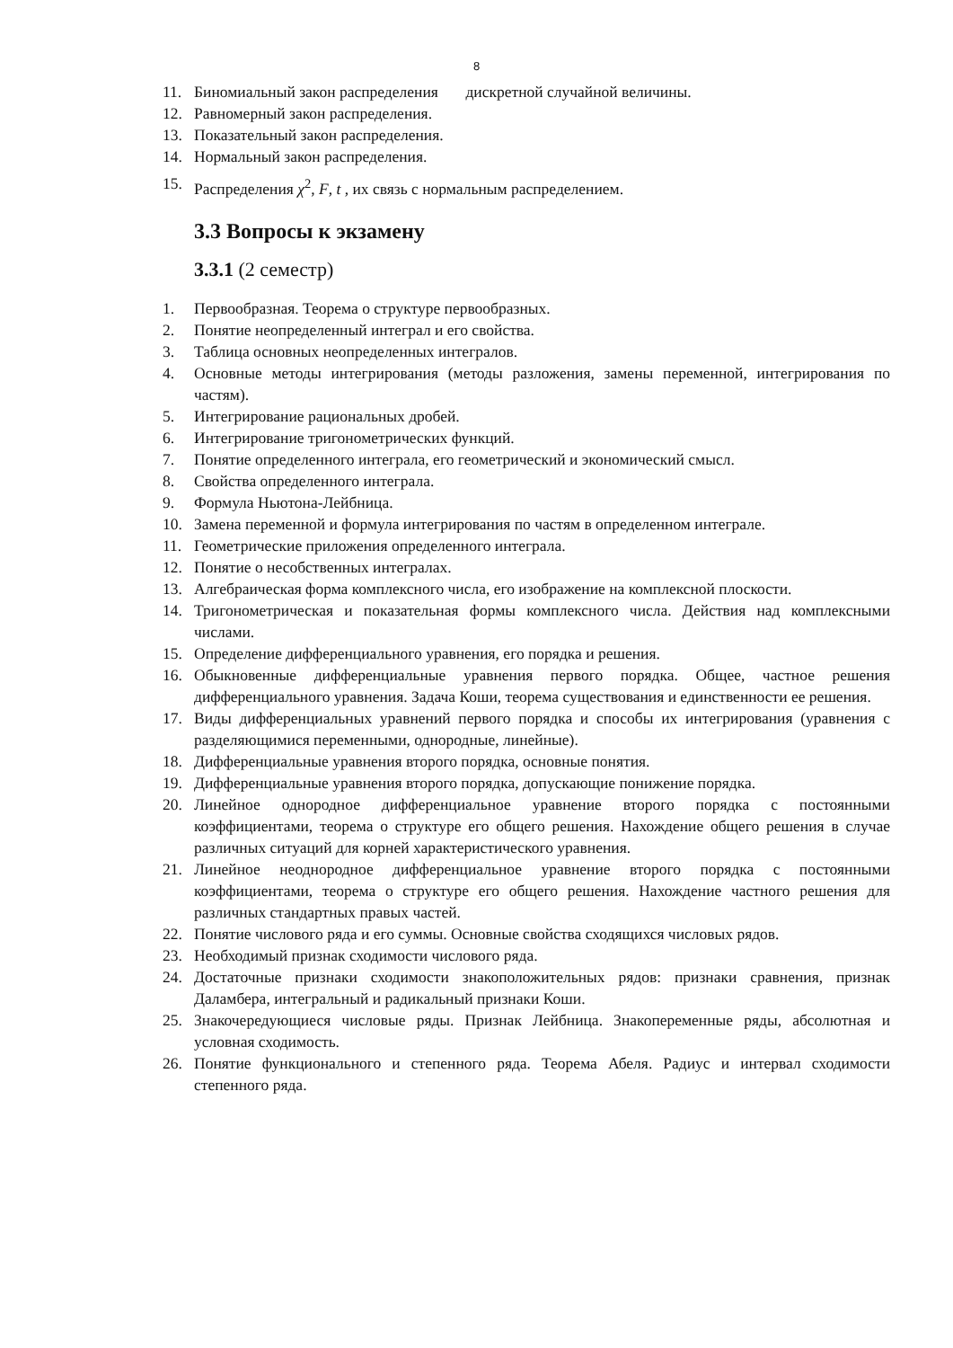8
11. Биномиальный закон распределения дискретной случайной величины.
12. Равномерный закон распределения.
13. Показательный закон распределения.
14. Нормальный закон распределения.
15. Распределения χ<sup>2</sup>, F, t , их связь с нормальным распределением.
3.3 Вопросы к экзамену
3.3.1 (2 семестр)
1. Первообразная. Теорема о структуре первообразных.
2. Понятие неопределенный интеграл и его свойства.
3. Таблица основных неопределенных интегралов.
4. Основные методы интегрирования (методы разложения, замены переменной, интегрирования по частям).
5. Интегрирование рациональных дробей.
6. Интегрирование тригонометрических функций.
7. Понятие определенного интеграла, его геометрический и экономический смысл.
8. Свойства определенного интеграла.
9. Формула Ньютона-Лейбница.
10. Замена переменной и формула интегрирования по частям в определенном интеграле.
11. Геометрические приложения определенного интеграла.
12. Понятие о несобственных интегралах.
13. Алгебраическая форма комплексного числа, его изображение на комплексной плоскости.
14. Тригонометрическая и показательная формы комплексного числа. Действия над комплексными числами.
15. Определение дифференциального уравнения, его порядка и решения.
16. Обыкновенные дифференциальные уравнения первого порядка. Общее, частное решения дифференциального уравнения. Задача Коши, теорема существования и единственности ее решения.
17. Виды дифференциальных уравнений первого порядка и способы их интегрирования (уравнения с разделяющимися переменными, однородные, линейные).
18. Дифференциальные уравнения второго порядка, основные понятия.
19. Дифференциальные уравнения второго порядка, допускающие понижение порядка.
20. Линейное однородное дифференциальное уравнение второго порядка с постоянными коэффициентами, теорема о структуре его общего решения. Нахождение общего решения в случае различных ситуаций для корней характеристического уравнения.
21. Линейное неоднородное дифференциальное уравнение второго порядка с постоянными коэффициентами, теорема о структуре его общего решения. Нахождение частного решения для различных стандартных правых частей.
22. Понятие числового ряда и его суммы. Основные свойства сходящихся числовых рядов.
23. Необходимый признак сходимости числового ряда.
24. Достаточные признаки сходимости знакоположительных рядов: признаки сравнения, признак Даламбера, интегральный и радикальный признаки Коши.
25. Знакочередующиеся числовые ряды. Признак Лейбница. Знакопеременные ряды, абсолютная и условная сходимость.
26. Понятие функционального и степенного ряда. Теорема Абеля. Радиус и интервал сходимости степенного ряда.